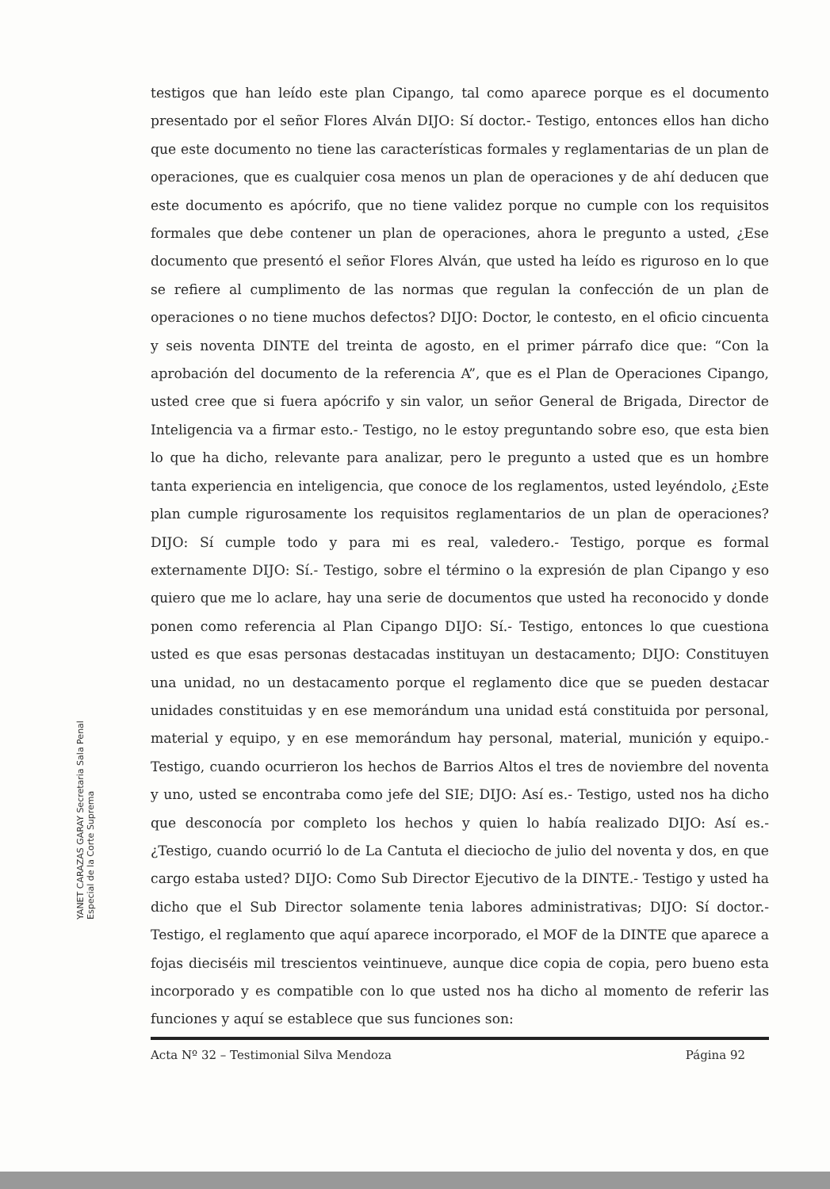YANET CARAZAS GARAY Secretaria Sala Penal Especial de la Corte Suprema
testigos que han leído este plan Cipango, tal como aparece porque es el documento presentado por el señor Flores Alván DIJO: Sí doctor.- Testigo, entonces ellos han dicho que este documento no tiene las características formales y reglamentarias de un plan de operaciones, que es cualquier cosa menos un plan de operaciones y de ahí deducen que este documento es apócrifo, que no tiene validez porque no cumple con los requisitos formales que debe contener un plan de operaciones, ahora le pregunto a usted, ¿Ese documento que presentó el señor Flores Alván, que usted ha leído es riguroso en lo que se refiere al cumplimento de las normas que regulan la confección de un plan de operaciones o no tiene muchos defectos? DIJO: Doctor, le contesto, en el oficio cincuenta y seis noventa DINTE del treinta de agosto, en el primer párrafo dice que: “Con la aprobación del documento de la referencia A”, que es el Plan de Operaciones Cipango, usted cree que si fuera apócrifo y sin valor, un señor General de Brigada, Director de Inteligencia va a firmar esto.- Testigo, no le estoy preguntando sobre eso, que esta bien lo que ha dicho, relevante para analizar, pero le pregunto a usted que es un hombre tanta experiencia en inteligencia, que conoce de los reglamentos, usted leyéndolo, ¿Este plan cumple rigurosamente los requisitos reglamentarios de un plan de operaciones? DIJO: Sí cumple todo y para mi es real, valedero.- Testigo, porque es formal externamente DIJO: Sí.- Testigo, sobre el término o la expresión de plan Cipango y eso quiero que me lo aclare, hay una serie de documentos que usted ha reconocido y donde ponen como referencia al Plan Cipango DIJO: Sí.- Testigo, entonces lo que cuestiona usted es que esas personas destacadas instituyan un destacamento; DIJO: Constituyen una unidad, no un destacamento porque el reglamento dice que se pueden destacar unidades constituidas y en ese memorándum una unidad está constituida por personal, material y equipo, y en ese memorándum hay personal, material, munición y equipo.- Testigo, cuando ocurrieron los hechos de Barrios Altos el tres de noviembre del noventa y uno, usted se encontraba como jefe del SIE; DIJO: Así es.- Testigo, usted nos ha dicho que desconocía por completo los hechos y quien lo había realizado DIJO: Así es.- ¿Testigo, cuando ocurrió lo de La Cantuta el dieciocho de julio del noventa y dos, en que cargo estaba usted? DIJO: Como Sub Director Ejecutivo de la DINTE.- Testigo y usted ha dicho que el Sub Director solamente tenia labores administrativas; DIJO: Sí doctor.- Testigo, el reglamento que aquí aparece incorporado, el MOF de la DINTE que aparece a fojas dieciséis mil trescientos veintinueve, aunque dice copia de copia, pero bueno esta incorporado y es compatible con lo que usted nos ha dicho al momento de referir las funciones y aquí se establece que sus funciones son:
Acta Nº 32 – Testimonial Silva Mendoza Página 92